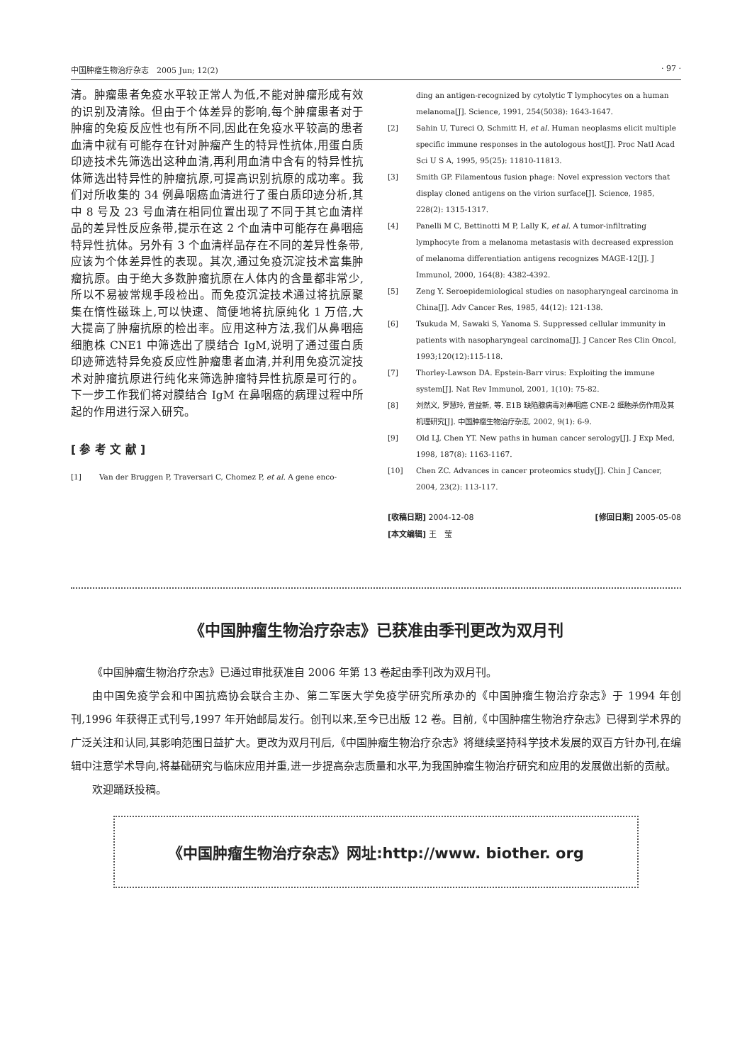中国肿瘤生物治疗杂志　2005 Jun; 12(2) · 97 ·
清。肿瘤患者免疫水平较正常人为低,不能对肿瘤形成有效的识别及清除。但由于个体差异的影响,每个肿瘤患者对于肿瘤的免疫反应性也有所不同,因此在免疫水平较高的患者血清中就有可能存在针对肿瘤产生的特异性抗体,用蛋白质印迹技术先筛选出这种血清,再利用血清中含有的特异性抗体筛选出特异性的肿瘤抗原,可提高识别抗原的成功率。我们对所收集的 34 例鼻咽癌血清进行了蛋白质印迹分析,其中 8 号及 23 号血清在相同位置出现了不同于其它血清样品的差异性反应条带,提示在这 2 个血清中可能存在鼻咽癌特异性抗体。另外有 3 个血清样品存在不同的差异性条带,应该为个体差异性的表现。其次,通过免疫沉淀技术富集肿瘤抗原。由于绝大多数肿瘤抗原在人体内的含量都非常少,所以不易被常规手段检出。而免疫沉淀技术通过将抗原聚集在惰性磁珠上,可以快速、简便地将抗原纯化 1 万倍,大大提高了肿瘤抗原的检出率。应用这种方法,我们从鼻咽癌细胞株 CNE1 中筛选出了膜结合 IgM,说明了通过蛋白质印迹筛选特异免疫反应性肿瘤患者血清,并利用免疫沉淀技术对肿瘤抗原进行纯化来筛选肿瘤特异性抗原是可行的。下一步工作我们将对膜结合 IgM 在鼻咽癌的病理过程中所起的作用进行深入研究。
[ 参 考 文 献 ]
[1] Van der Bruggen P, Traversari C, Chomez P, et al. A gene enco-
ding an antigen-recognized by cytolytic T lymphocytes on a human melanoma[J]. Science, 1991, 254(5038): 1643-1647.
[2] Sahin U, Tureci O, Schmitt H, et al. Human neoplasms elicit multiple specific immune responses in the autologous host[J]. Proc Natl Acad Sci U S A, 1995, 95(25): 11810-11813.
[3] Smith GP. Filamentous fusion phage: Novel expression vectors that display cloned antigens on the virion surface[J]. Science, 1985, 228(2): 1315-1317.
[4] Panelli M C, Bettinotti M P, Lally K, et al. A tumor-infiltrating lymphocyte from a melanoma metastasis with decreased expression of melanoma differentiation antigens recognizes MAGE-12[J]. J Immunol, 2000, 164(8): 4382-4392.
[5] Zeng Y. Seroepidemiological studies on nasopharyngeal carcinoma in China[J]. Adv Cancer Res, 1985, 44(12): 121-138.
[6] Tsukuda M, Sawaki S, Yanoma S. Suppressed cellular immunity in patients with nasopharyngeal carcinoma[J]. J Cancer Res Clin Oncol, 1993;120(12):115-118.
[7] Thorley-Lawson DA. Epstein-Barr virus: Exploiting the immune system[J]. Nat Rev Immunol, 2001, 1(10): 75-82.
[8] 刘然义, 罗慧玲, 曾益新, 等. E1B 缺陷腺病毒对鼻咽癌 CNE-2 细胞杀伤作用及其机理研究[J]. 中国肿瘤生物治疗杂志, 2002, 9(1): 6-9.
[9] Old LJ, Chen YT. New paths in human cancer serology[J]. J Exp Med, 1998, 187(8): 1163-1167.
[10] Chen ZC. Advances in cancer proteomics study[J]. Chin J Cancer, 2004, 23(2): 113-117.
[收稿日期] 2004-12-08 [修回日期] 2005-05-08
[本文编辑] 王　莹
《中国肿瘤生物治疗杂志》已获准由季刊更改为双月刊
《中国肿瘤生物治疗杂志》已通过审批获准自 2006 年第 13 卷起由季刊改为双月刊。
由中国免疫学会和中国抗癌协会联合主办、第二军医大学免疫学研究所承办的《中国肿瘤生物治疗杂志》于 1994 年创刊,1996 年获得正式刊号,1997 年开始邮局发行。创刊以来,至今已出版 12 卷。目前,《中国肿瘤生物治疗杂志》已得到学术界的广泛关注和认同,其影响范围日益扩大。更改为双月刊后,《中国肿瘤生物治疗杂志》将继续坚持科学技术发展的双百方针办刊,在编辑中注意学术导向,将基础研究与临床应用并重,进一步提高杂志质量和水平,为我国肿瘤生物治疗研究和应用的发展做出新的贡献。
欢迎踊跃投稿。
《中国肿瘤生物治疗杂志》网址:http://www. biother. org